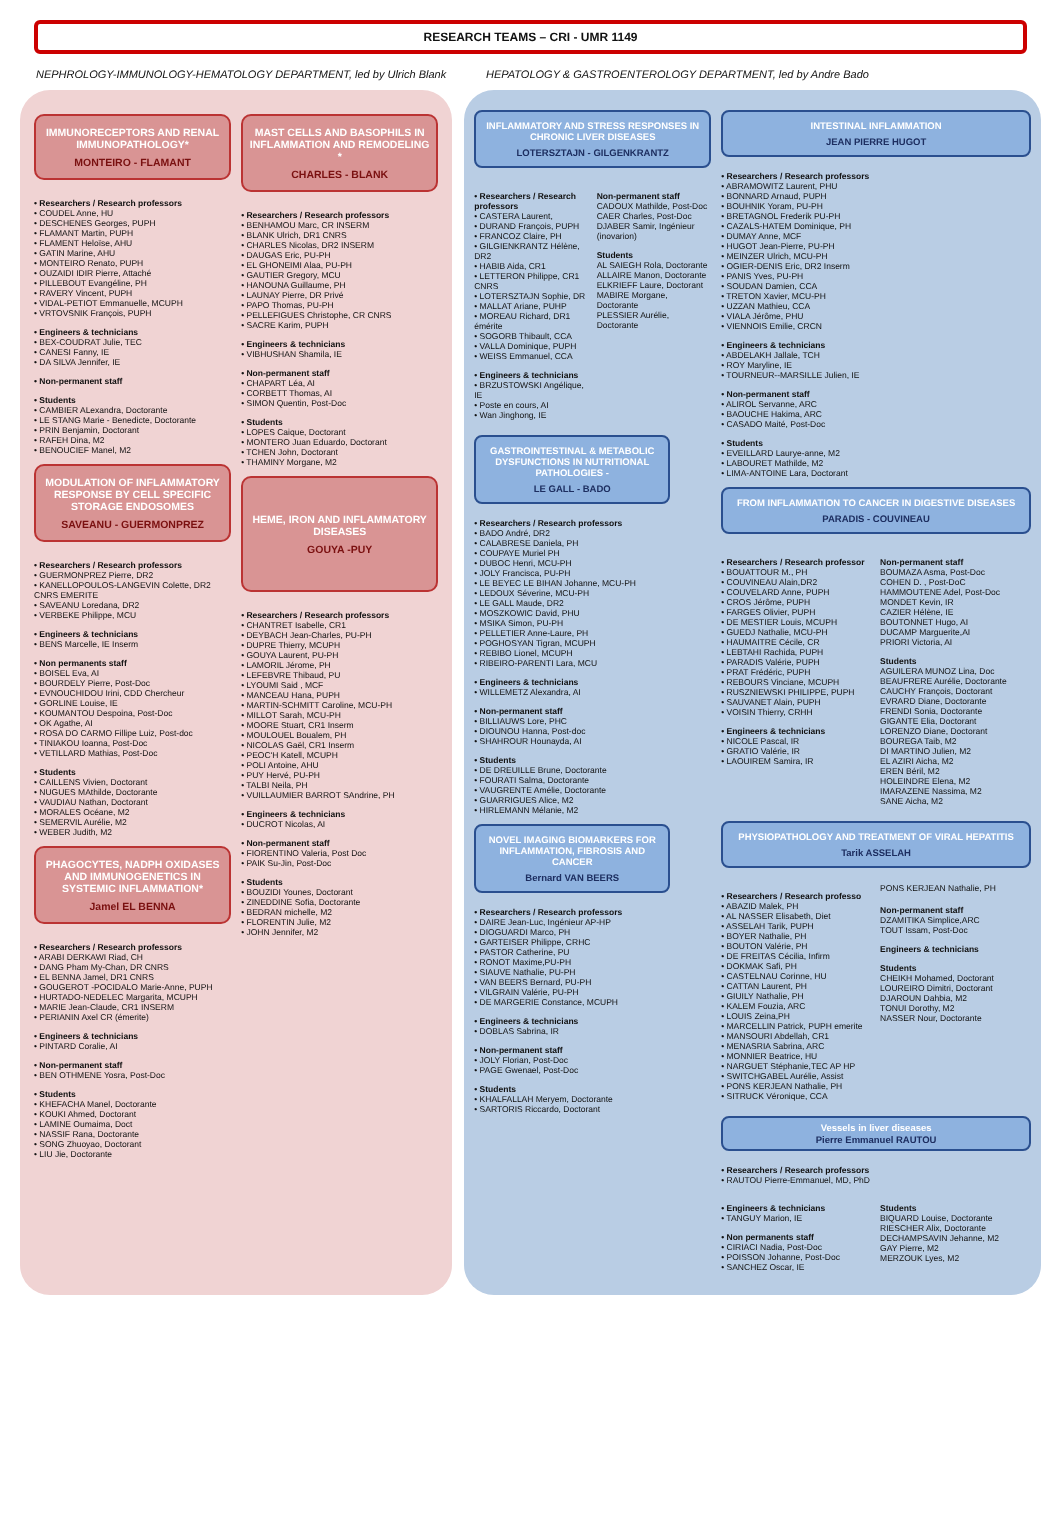RESEARCH TEAMS – CRI - UMR 1149
NEPHROLOGY-IMMUNOLOGY-HEMATOLOGY DEPARTMENT, led by Ulrich Blank HEPATOLOGY & GASTROENTEROLOGY DEPARTMENT, led by Andre Bado
IMMUNORECEPTORS AND RENAL IMMUNOPATHOLOGY*
MONTEIRO - FLAMANT
• Researchers / Research professors
• COUDEL Anne, HU
• DESCHENES Georges, PUPH
• FLAMANT Martin, PUPH
• FLAMENT Heloïse, AHU
• GATIN Marine, AHU
• MONTEIRO Renato, PUPH
• OUZAIDI IDIR Pierre, Attaché
• PILLEBOUT Evangéline, PH
• RAVERY Vincent, PUPH
• VIDAL-PETIOT Emmanuelle, MCUPH
• VRTOVSNIK François, PUPH
• Engineers & technicians
• BEX-COUDRAT Julie, TEC
• CANESI Fanny, IE
• DA SILVA Jennifer, IE
• Non-permanent staff
• Students
• CAMBIER ALexandra, Doctorante
• LE STANG Marie - Benedicte, Doctorante
• PRIN Benjamin, Doctorant
• RAFEH Dina, M2
• BENOUCIEF Manel, M2
MODULATION OF INFLAMMATORY RESPONSE BY CELL SPECIFIC STORAGE ENDOSOMES
SAVEANU - GUERMONPREZ
• Researchers / Research professors
• GUERMONPREZ Pierre, DR2
• KANELLOPOULOS-LANGEVIN Colette, DR2 CNRS EMERITE
• SAVEANU Loredana, DR2
• VERBEKE Philippe, MCU
• Engineers & technicians
• BENS Marcelle, IE Inserm
• Non permanents staff
• BOISEL Eva, AI
• BOURDELY Pierre, Post-Doc
• EVNOUCHIDOU Irini, CDD Chercheur
• GORLINE Louise, IE
• KOUMANTOU Despoina, Post-Doc
• OK Agathe, AI
• ROSA DO CARMO Fillipe Luiz, Post-doc
• TINIAKOU Ioanna, Post-Doc
• VETILLARD Mathias, Post-Doc
• Students
• CAILLENS Vivien, Doctorant
• NUGUES MAthilde, Doctorante
• VAUDIAU Nathan, Doctorant
• MORALES Océane, M2
• SEMERVIL Aurélie, M2
• WEBER Judith, M2
PHAGOCYTES, NADPH OXIDASES AND IMMUNOGENETICS IN SYSTEMIC INFLAMMATION*
Jamel EL BENNA
• Researchers / Research professors
• ARABI DERKAWI Riad, CH
• DANG Pham My-Chan, DR CNRS
• EL BENNA Jamel, DR1 CNRS
• GOUGEROT -POCIDALO Marie-Anne, PUPH
• HURTADO-NEDELEC Margarita, MCUPH
• MARIE Jean-Claude, CR1 INSERM
• PERIANIN Axel CR (émerite)
• Engineers & technicians
• PINTARD Coralie, AI
• Non-permanent staff
• BEN OTHMENE Yosra, Post-Doc
• Students
• KHEFACHA Manel, Doctorante
• KOUKI Ahmed, Doctorant
• LAMINE Oumaima, Doct
• NASSIF Rana, Doctorante
• SONG Zhuoyao, Doctorant
• LIU Jie, Doctorante
MAST CELLS AND BASOPHILS IN INFLAMMATION AND REMODELING *
CHARLES - BLANK
• Researchers / Research professors
• BENHAMOU Marc, CR INSERM
• BLANK Ulrich, DR1 CNRS
• CHARLES Nicolas, DR2 INSERM
• DAUGAS Eric, PU-PH
• EL GHONEIMI Alaa, PU-PH
• GAUTIER Gregory, MCU
• HANOUNA Guillaume, PH
• LAUNAY Pierre, DR Privé
• PAPO Thomas, PU-PH
• PELLEFIGUES Christophe, CR CNRS
• SACRE Karim, PUPH
• Engineers & technicians
• VIBHUSHAN Shamila, IE
• Non-permanent staff
• CHAPART Léa, AI
• CORBETT Thomas, AI
• SIMON Quentin, Post-Doc
• Students
• LOPES Caique, Doctorant
• MONTERO Juan Eduardo, Doctorant
• TCHEN John, Doctorant
• THAMINY Morgane, M2
HEME, IRON AND INFLAMMATORY DISEASES
GOUYA -PUY
• Researchers / Research professors
• CHANTRET Isabelle, CR1
• DEYBACH Jean-Charles, PU-PH
• DUPRE Thierry, MCUPH
• GOUYA Laurent, PU-PH
• LAMORIL Jérome, PH
• LEFEBVRE Thibaud, PU
• LYOUMI Said , MCF
• MANCEAU Hana, PUPH
• MARTIN-SCHMITT Caroline, MCU-PH
• MILLOT Sarah, MCU-PH
• MOORE Stuart, CR1 Inserm
• MOULOUEL Boualem, PH
• NICOLAS Gaël, CR1 Inserm
• PEOC'H Katell, MCUPH
• POLI Antoine, AHU
• PUY Hervé, PU-PH
• TALBI Neila, PH
• VUILLAUMIER BARROT SAndrine, PH
• Engineers & technicians
• DUCROT Nicolas, AI
• Non-permanent staff
• FIORENTINO Valeria, Post Doc
• PAIK Su-Jin, Post-Doc
• Students
• BOUZIDI Younes, Doctorant
• ZINEDDINE Sofia, Doctorante
• BEDRAN michelle, M2
• FLORENTIN Julie, M2
• JOHN Jennifer, M2
INFLAMMATORY AND STRESS RESPONSES IN CHRONIC LIVER DISEASES
LOTERSZTAJN - GILGENKRANTZ
• Researchers / Research professors
• CASTERA Laurent,
• DURAND François, PUPH
• FRANCOZ Claire, PH
• GILGIENKRANTZ Hélène, DR2
• HABIB Aida, CR1
• LETTERON Philippe, CR1 CNRS
• LOTERSZTAJN Sophie, DR
• MALLAT Ariane, PUHP
• MOREAU Richard, DR1 émérite
• SOGORB Thibault, CCA
• VALLA Dominique, PUPH
• WEISS Emmanuel, CCA
• Engineers & technicians
• BRZUSTOWSKI Angélique, IE
• Poste en cours, AI
• Wan Jinghong, IE
Non-permanent staff
CADOUX Mathilde, Post-Doc
CAER Charles, Post-Doc
DJABER Samir, Ingénieur (inovarion)
Students
AL SAIEGH Rola, Doctorante
ALLAIRE Manon, Doctorante
ELKRIEFF Laure, Doctorant
MABIRE Morgane, Doctorante
PLESSIER Aurélie, Doctorante
GASTROINTESTINAL & METABOLIC DYSFUNCTIONS IN NUTRITIONAL PATHOLOGIES -
LE GALL - BADO
• Researchers / Research professors
• BADO André, DR2
• CALABRESE Daniela, PH
• COUPAYE Muriel PH
• DUBOC Henri, MCU-PH
• JOLY Francisca, PU-PH
• LE BEYEC LE BIHAN Johanne, MCU-PH
• LEDOUX Séverine, MCU-PH
• LE GALL Maude, DR2
• MOSZKOWIC David, PHU
• MSIKA Simon, PU-PH
• PELLETIER Anne-Laure, PH
• POGHOSYAN Tigran, MCUPH
• REBIBO Lionel, MCUPH
• RIBEIRO-PARENTI Lara, MCU
• Engineers & technicians
• WILLEMETZ Alexandra, AI
• Non-permanent staff
• BILLIAUWS Lore, PHC
• DIOUNOU Hanna, Post-doc
• SHAHROUR Hounayda, AI
• Students
• DE DREUILLE Brune, Doctorante
• FOURATI Salma, Doctorante
• VAUGRENTE Amélie, Doctorante
• GUARRIGUES Alice, M2
• HIRLEMANN Mélanie, M2
NOVEL IMAGING BIOMARKERS FOR INFLAMMATION, FIBROSIS AND CANCER
Bernard VAN BEERS
• Researchers / Research professors
• DAIRE Jean-Luc, Ingénieur AP-HP
• DIOGUARDI Marco, PH
• GARTEISER Philippe, CRHC
• PASTOR Catherine, PU
• RONOT Maxime,PU-PH
• SIAUVE Nathalie, PU-PH
• VAN BEERS Bernard, PU-PH
• VILGRAIN Valérie, PU-PH
• DE MARGERIE Constance, MCUPH
• Engineers & technicians
• DOBLAS Sabrina, IR
• Non-permanent staff
• JOLY Florian, Post-Doc
• PAGE Gwenael, Post-Doc
• Students
• KHALFALLAH Meryem, Doctorante
• SARTORIS Riccardo, Doctorant
INTESTINAL INFLAMMATION
JEAN PIERRE HUGOT
• Researchers / Research professors
• ABRAMOWITZ Laurent, PHU
• BONNARD Arnaud, PUPH
• BOUHNIK Yoram, PU-PH
• BRETAGNOL Frederik PU-PH
• CAZALS-HATEM Dominique, PH
• DUMAY Anne, MCF
• HUGOT Jean-Pierre, PU-PH
• MEINZER Ulrich, MCU-PH
• OGIER-DENIS Eric, DR2 Inserm
• PANIS Yves, PU-PH
• SOUDAN Damien, CCA
• TRETON Xavier, MCU-PH
• UZZAN Mathieu, CCA
• VIALA Jérôme, PHU
• VIENNOIS Emilie, CRCN
• Engineers & technicians
• ABDELAKH Jallale, TCH
• ROY Maryline, IE
• TOURNEUR--MARSILLE Julien, IE
• Non-permanent staff
• ALIROL Servanne, ARC
• BAOUCHE Hakima, ARC
• CASADO Maité, Post-Doc
• Students
• EVEILLARD Laurye-anne, M2
• LABOURET Mathilde, M2
• LIMA-ANTOINE Lara, Doctorant
FROM INFLAMMATION TO CANCER IN DIGESTIVE DISEASES
PARADIS - COUVINEAU
• Researchers / Research professor
• BOUATTOUR M., PH
• COUVINEAU Alain,DR2
• COUVELARD Anne, PUPH
• CROS Jérôme, PUPH
• FARGES Olivier, PUPH
• DE MESTIER Louis, MCUPH
• GUEDJ Nathalie, MCU-PH
• HAUMAITRE Cécile, CR
• LEBTAHI Rachida, PUPH
• PARADIS Valérie, PUPH
• PRAT Frédéric, PUPH
• REBOURS Vinciane, MCUPH
• RUSZNIEWSKI PHILIPPE, PUPH
• SAUVANET Alain, PUPH
• VOISIN Thierry, CRHH
• Engineers & technicians
• NICOLE Pascal, IR
• GRATIO Valérie, IR
• LAOUIREM Samira, IR
Non-permanent staff
BOUMAZA Asma, Post-Doc
COHEN D. , Post-DoC
HAMMOUTENE Adel, Post-Doc
MONDET Kevin, IR
CAZIER Hélène, IE
BOUTONNET Hugo, AI
DUCAMP Marguerite,AI
PRIORI Victoria, AI
Students
AGUILERA MUNOZ Lina, Doc
BEAUFRERE Aurélie, Doctorante
CAUCHY François, Doctorant
EVRARD Diane, Doctorante
FRENDI Sonia, Doctorante
GIGANTE Elia, Doctorant
LORENZO Diane, Doctorant
BOUREGA Taib, M2
DI MARTINO Julien, M2
EL AZIRI Aicha, M2
EREN Béril, M2
HOLEINDRE Elena, M2
IMARAZENE Nassima, M2
SANE Aicha, M2
PHYSIOPATHOLOGY AND TREATMENT OF VIRAL HEPATITIS
Tarik ASSELAH
• Researchers / Research professo
• ABAZID Malek, PH
• AL NASSER Elisabeth, Diet
• ASSELAH Tarik, PUPH
• BOYER Nathalie, PH
• BOUTON Valérie, PH
• DE FREITAS Cécilia, Infirm
• DOKMAK Safi, PH
• CASTELNAU Corinne, HU
• CATTAN Laurent, PH
• GIUILY Nathalie, PH
• KALEM Fouzia, ARC
• LOUIS Zeina,PH
• MARCELLIN Patrick, PUPH emerite
• MANSOURI Abdellah, CR1
• MENASRIA Sabrina, ARC
• MONNIER Beatrice, HU
• NARGUET Stéphanie,TEC AP HP
• SWITCHGABEL Aurélie, Assist
• PONS KERJEAN Nathalie, PH
• SITRUCK Véronique, CCA
PONS KERJEAN Nathalie, PH
Non-permanent staff
DZAMITIKA Simplice,ARC
TOUT Issam, Post-Doc
Engineers & technicians
Students
CHEIKH Mohamed, Doctorant
LOUREIRO Dimitri, Doctorant
DJAROUN Dahbia, M2
TONUI Dorothy, M2
NASSER Nour, Doctorante
Vessels in liver diseases
Pierre Emmanuel RAUTOU
• Researchers / Research professors
• RAUTOU Pierre-Emmanuel, MD, PhD
• Engineers & technicians
• TANGUY Marion, IE
• Non permanents staff
• CIRIACI Nadia, Post-Doc
• POISSON Johanne, Post-Doc
• SANCHEZ Oscar, IE
Students
BIQUARD Louise, Doctorante
RIESCHER Alix, Doctorante
DECHAMPSAVIN Jehanne, M2
GAY Pierre, M2
MERZOUK Lyes, M2